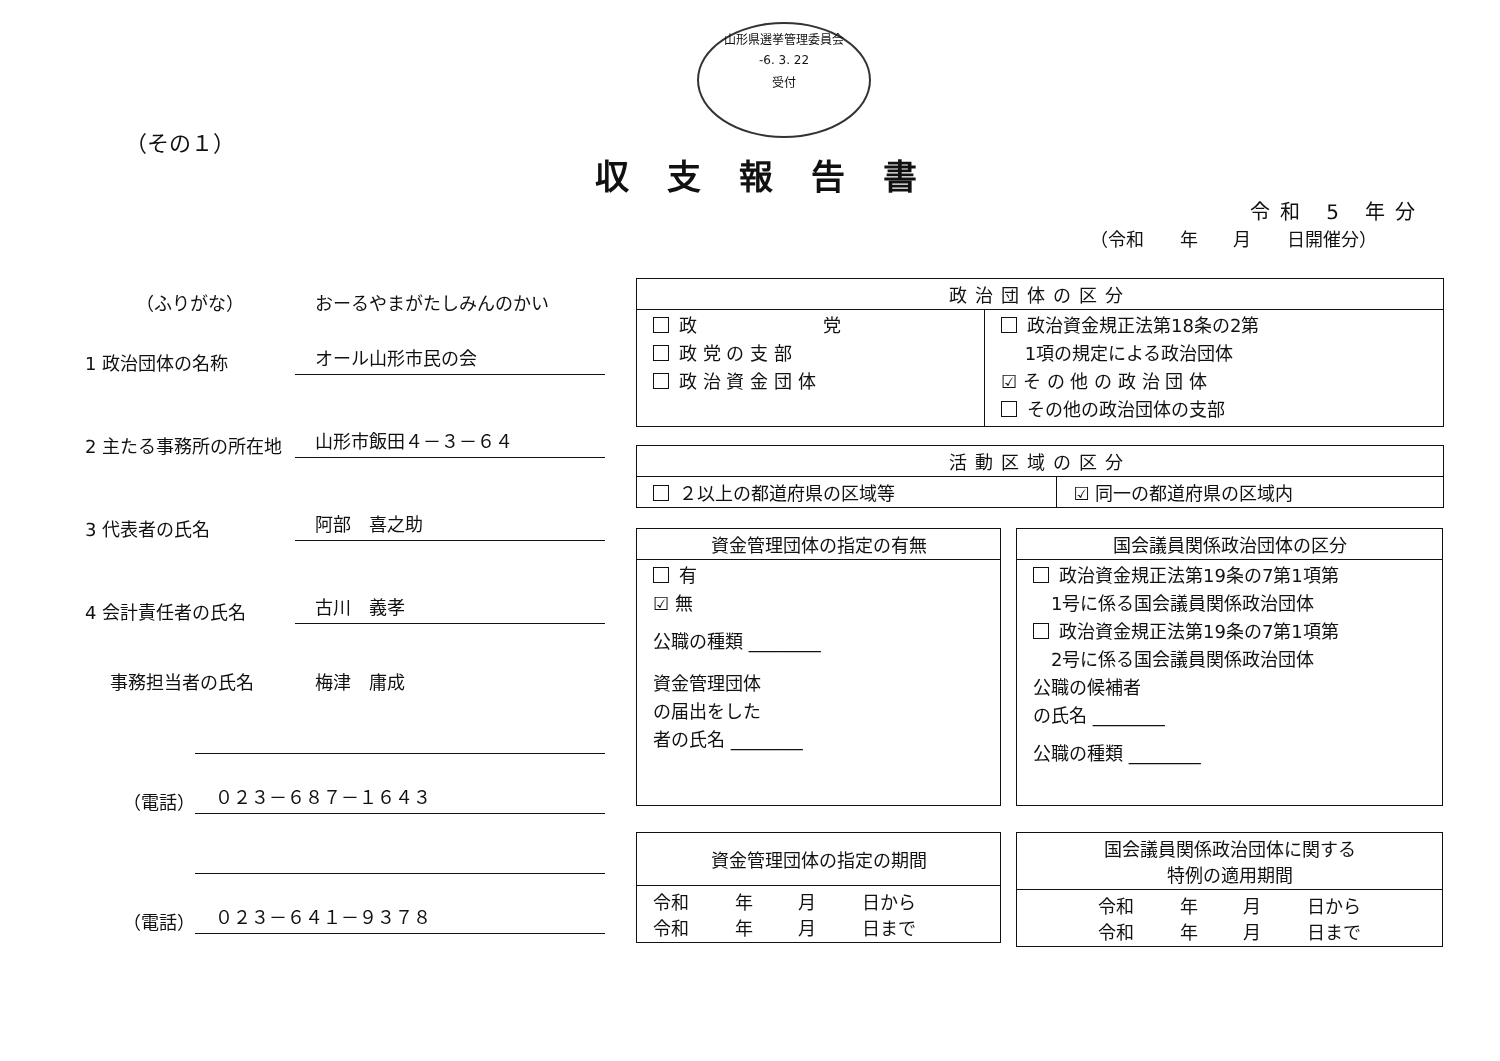山形県選挙管理委員会
-6. 3. 22
受付
（その１）
収支報告書
令和 5 年分
（令和 年 月 日開催分）
（ふりがな）
おーるやまがたしみんのかい
1 政治団体の名称
オール山形市民の会
2 主たる事務所の所在地
山形市飯田４－３－６４
3 代表者の氏名
阿部　喜之助
4 会計責任者の氏名
古川　義孝
事務担当者の氏名
梅津　庸成
（電話）
０２３－６８７－１６４３
（電話）
０２３－６４１－９３７８
| 政治団体の区分 | |
| --- | --- |
| 政 党 政 党 の 支 部 政 治 資 金 団 体 | 政治資金規正法第18条の2第 1項の規定による政治団体 ☑ そ の 他 の 政 治 団 体 その他の政治団体の支部 |
| 活動区域の区分 | |
| --- | --- |
| ２以上の都道府県の区域等 | ☑ 同一の都道府県の区域内 |
| 資金管理団体の指定の有無 |
| --- |
| 有 ☑ 無 公職の種類 ________ 資金管理団体 の届出をした 者の氏名 ________ |
| 国会議員関係政治団体の区分 |
| --- |
| 政治資金規正法第19条の7第1項第 1号に係る国会議員関係政治団体 政治資金規正法第19条の7第1項第 2号に係る国会議員関係政治団体 公職の候補者 の氏名 ________ 公職の種類 ________ |
| 資金管理団体の指定の期間 |
| --- |
| 令和 年 月 日から 令和 年 月 日まで |
| 国会議員関係政治団体に関する 特例の適用期間 |
| --- |
| 令和 年 月 日から 令和 年 月 日まで |